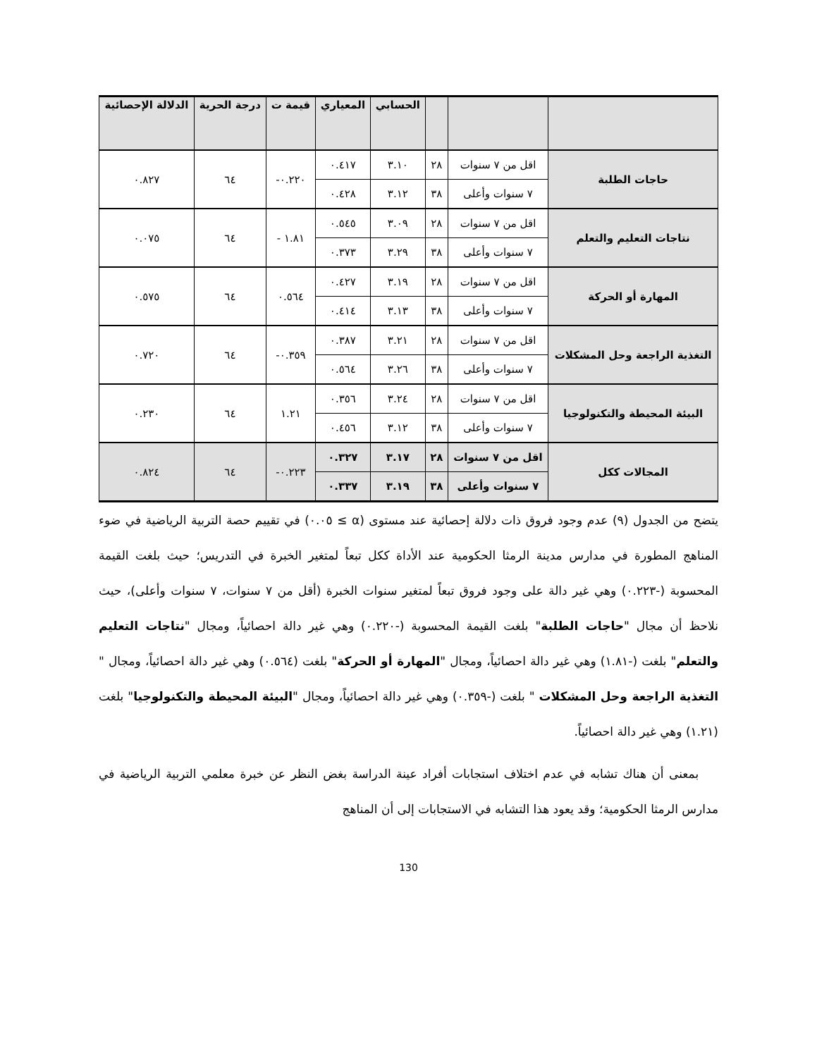| | | | الحسابي | المعياري | قيمة ت | درجة الحرية | الدلالة الإحصائية |
| --- | --- | --- | --- | --- | --- | --- | --- |
| حاجات الطلبة | اقل من ٧ سنوات | ٢٨ | ٣.١٠ | ٠.٤١٧ | ٠.٢٢٠- | ٦٤ | ٠.٨٢٧ |
| | ٧ سنوات وأعلى | ٣٨ | ٣.١٢ | ٠.٤٢٨ | | | |
| نتاجات التعليم والتعلم | اقل من ٧ سنوات | ٢٨ | ٣.٠٩ | ٠.٥٤٥ | ١.٨١ - | ٦٤ | ٠.٠٧٥ |
| | ٧ سنوات وأعلى | ٣٨ | ٣.٢٩ | ٠.٣٧٣ | | | |
| المهارة أو الحركة | اقل من ٧ سنوات | ٢٨ | ٣.١٩ | ٠.٤٢٧ | ٠.٥٦٤ | ٦٤ | ٠.٥٧٥ |
| | ٧ سنوات وأعلى | ٣٨ | ٣.١٣ | ٠.٤١٤ | | | |
| التغذية الراجعة وحل المشكلات | اقل من ٧ سنوات | ٢٨ | ٣.٢١ | ٠.٣٨٧ | ٠.٣٥٩- | ٦٤ | ٠.٧٢٠ |
| | ٧ سنوات وأعلى | ٣٨ | ٣.٢٦ | ٠.٥٦٤ | | | |
| البيئة المحيطة والتكنولوجيا | اقل من ٧ سنوات | ٢٨ | ٣.٢٤ | ٠.٣٥٦ | ١.٢١ | ٦٤ | ٠.٢٣٠ |
| | ٧ سنوات وأعلى | ٣٨ | ٣.١٢ | ٠.٤٥٦ | | | |
| المجالات ككل | اقل من ٧ سنوات | ٢٨ | ٣.١٧ | ٠.٣٢٧ | ٠.٢٢٣- | ٦٤ | ٠.٨٢٤ |
| | ٧ سنوات وأعلى | ٣٨ | ٣.١٩ | ٠.٣٣٧ | | | |
يتضح من الجدول (٩) عدم وجود فروق ذات دلالة إحصائية عند مستوى (α ≥ ٠.٠٥) في تقييم حصة التربية الرياضية في ضوء المناهج المطورة في مدارس مدينة الرمثا الحكومية عند الأداة ككل تبعاً لمتغير الخبرة في التدريس؛ حيث بلغت القيمة المحسوبة (-٠.٢٢٣) وهي غير دالة على وجود فروق تبعاً لمتغير سنوات الخبرة (أقل من ٧ سنوات، ٧ سنوات وأعلى)، حيث نلاحظ أن مجال "حاجات الطلبة" بلغت القيمة المحسوبة (-٠.٢٢٠) وهي غير دالة احصائياً، ومجال "نتاجات التعليم والتعلم" بلغت (-١.٨١) وهي غير دالة احصائياً، ومجال "المهارة أو الحركة" بلغت (٠.٥٦٤) وهي غير دالة احصائياً، ومجال " التغذية الراجعة وحل المشكلات " بلغت (-٠.٣٥٩) وهي غير دالة احصائياً، ومجال "البيئة المحيطة والتكنولوجيا" بلغت (١.٢١) وهي غير دالة احصائياً.
بمعنى أن هناك تشابه في عدم اختلاف استجابات أفراد عينة الدراسة بغض النظر عن خبرة معلمي التربية الرياضية في مدارس الرمثا الحكومية؛ وقد يعود هذا التشابه في الاستجابات إلى أن المناهج
130